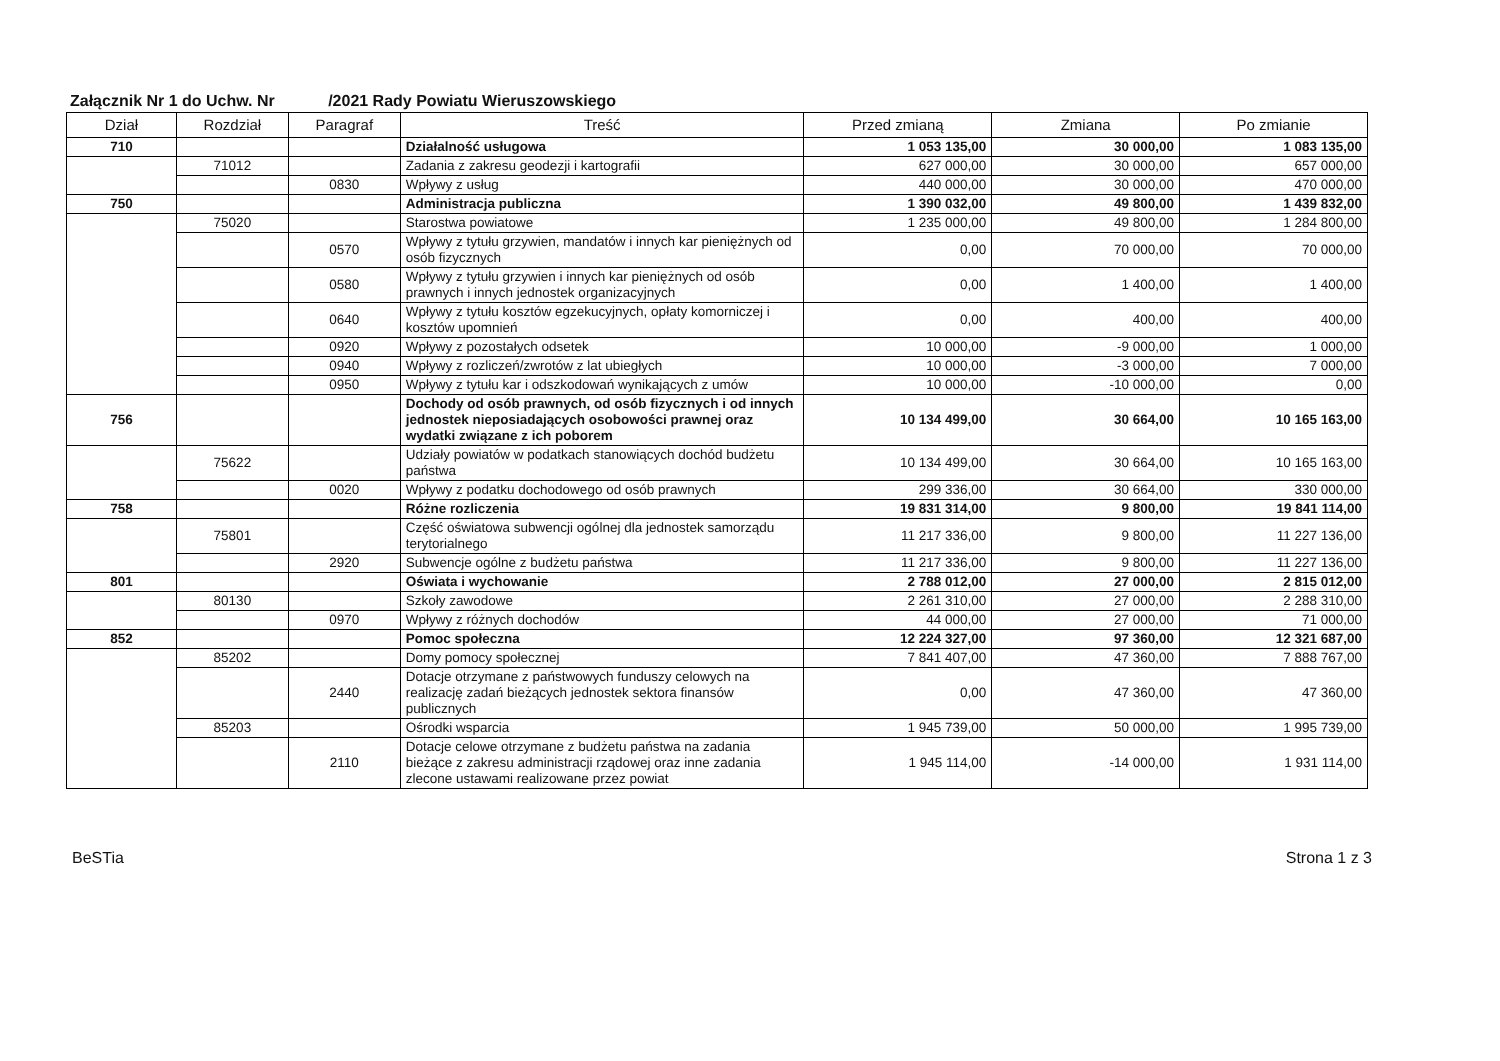Załącznik Nr 1 do Uchw. Nr /2021 Rady Powiatu Wieruszowskiego
| Dział | Rozdział | Paragraf | Treść | Przed zmianą | Zmiana | Po zmianie |
| --- | --- | --- | --- | --- | --- | --- |
| 710 | | | Działalność usługowa | 1 053 135,00 | 30 000,00 | 1 083 135,00 |
| | 71012 | | Zadania z zakresu geodezji i kartografii | 627 000,00 | 30 000,00 | 657 000,00 |
| | | 0830 | Wpływy z usług | 440 000,00 | 30 000,00 | 470 000,00 |
| 750 | | | Administracja publiczna | 1 390 032,00 | 49 800,00 | 1 439 832,00 |
| | 75020 | | Starostwa powiatowe | 1 235 000,00 | 49 800,00 | 1 284 800,00 |
| | | 0570 | Wpływy z tytułu grzywien, mandatów i innych kar pieniężnych od osób fizycznych | 0,00 | 70 000,00 | 70 000,00 |
| | | 0580 | Wpływy z tytułu grzywien i innych kar pieniężnych od osób prawnych i innych jednostek organizacyjnych | 0,00 | 1 400,00 | 1 400,00 |
| | | 0640 | Wpływy z tytułu kosztów egzekucyjnych, opłaty komorniczej i kosztów upomnień | 0,00 | 400,00 | 400,00 |
| | | 0920 | Wpływy z pozostałych odsetek | 10 000,00 | -9 000,00 | 1 000,00 |
| | | 0940 | Wpływy z rozliczeń/zwrotów z lat ubiegłych | 10 000,00 | -3 000,00 | 7 000,00 |
| | | 0950 | Wpływy z tytułu kar i odszkodowań wynikających z umów | 10 000,00 | -10 000,00 | 0,00 |
| 756 | | | Dochody od osób prawnych, od osób fizycznych i od innych jednostek nieposiadających osobowości prawnej oraz wydatki związane z ich poborem | 10 134 499,00 | 30 664,00 | 10 165 163,00 |
| | 75622 | | Udziały powiatów w podatkach stanowiących dochód budżetu państwa | 10 134 499,00 | 30 664,00 | 10 165 163,00 |
| | | 0020 | Wpływy z podatku dochodowego od osób prawnych | 299 336,00 | 30 664,00 | 330 000,00 |
| 758 | | | Różne rozliczenia | 19 831 314,00 | 9 800,00 | 19 841 114,00 |
| | 75801 | | Część oświatowa subwencji ogólnej dla jednostek samorządu terytorialnego | 11 217 336,00 | 9 800,00 | 11 227 136,00 |
| | | 2920 | Subwencje ogólne z budżetu państwa | 11 217 336,00 | 9 800,00 | 11 227 136,00 |
| 801 | | | Oświata i wychowanie | 2 788 012,00 | 27 000,00 | 2 815 012,00 |
| | 80130 | | Szkoły zawodowe | 2 261 310,00 | 27 000,00 | 2 288 310,00 |
| | | 0970 | Wpływy z różnych dochodów | 44 000,00 | 27 000,00 | 71 000,00 |
| 852 | | | Pomoc społeczna | 12 224 327,00 | 97 360,00 | 12 321 687,00 |
| | 85202 | | Domy pomocy społecznej | 7 841 407,00 | 47 360,00 | 7 888 767,00 |
| | | 2440 | Dotacje otrzymane z państwowych funduszy celowych na realizację zadań bieżących jednostek sektora finansów publicznych | 0,00 | 47 360,00 | 47 360,00 |
| | 85203 | | Ośrodki wsparcia | 1 945 739,00 | 50 000,00 | 1 995 739,00 |
| | | 2110 | Dotacje celowe otrzymane z budżetu państwa na zadania bieżące z zakresu administracji rządowej oraz inne zadania zlecone ustawami realizowane przez powiat | 1 945 114,00 | -14 000,00 | 1 931 114,00 |
BeSTia Strona 1 z 3